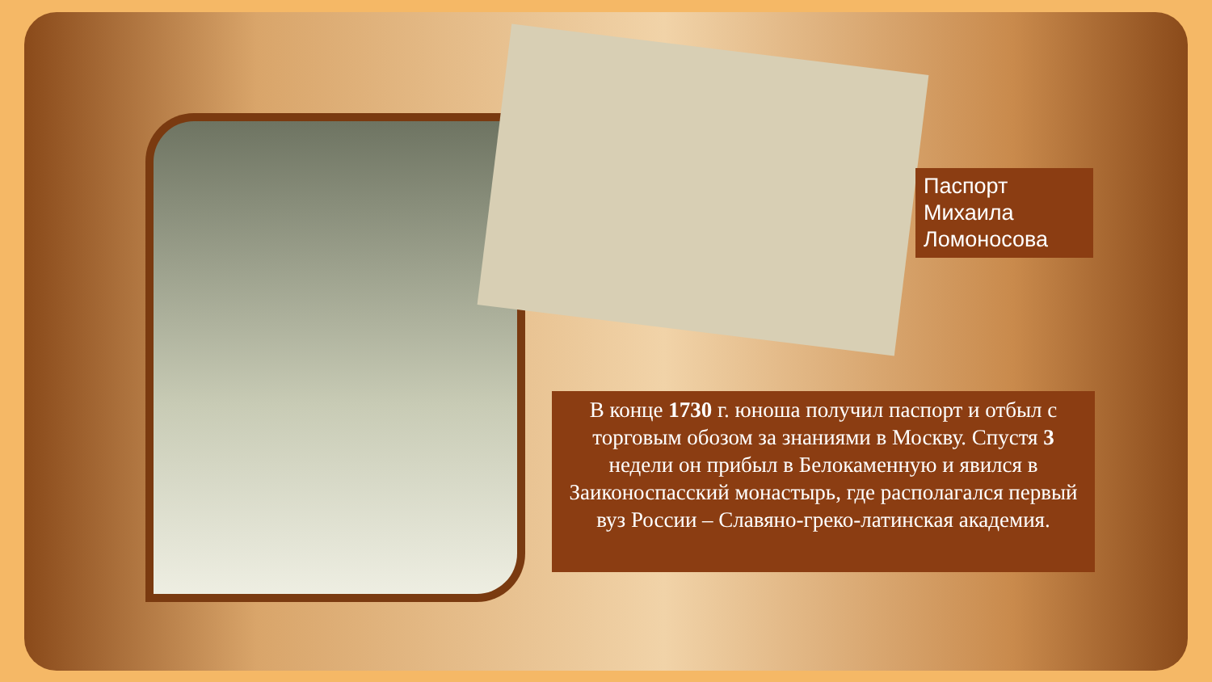Паспорт Михаила Ломоносова
В конце 1730 г. юноша получил паспорт и отбыл с торговым обозом за знаниями в Москву. Спустя 3 недели он прибыл в Белокаменную и явился в Заиконоспасский монастырь, где располагался первый вуз России – Славяно-греко-латинская академия.